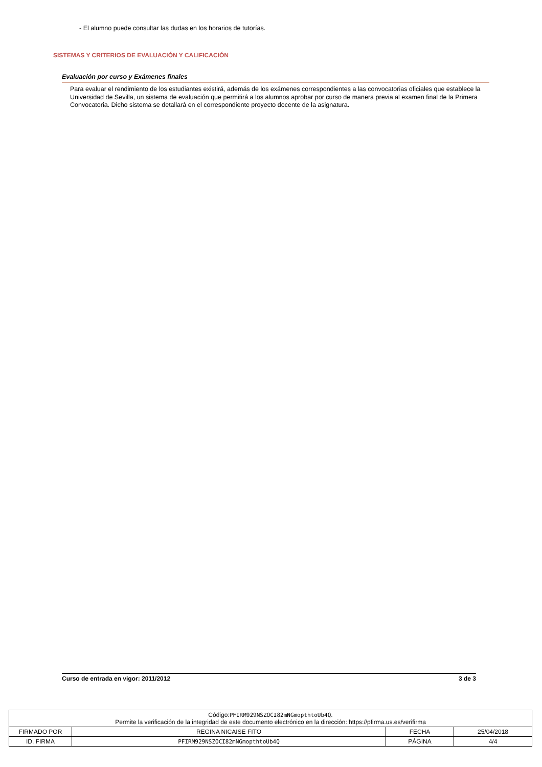- El alumno puede consultar las dudas en los horarios de tutorías.
SISTEMAS Y CRITERIOS DE EVALUACIÓN Y CALIFICACIÓN
Evaluación por curso y Exámenes finales
Para evaluar el rendimiento de los estudiantes existirá, además de los exámenes correspondientes a las convocatorias oficiales que establece la Universidad de Sevilla, un sistema de evaluación que permitirá a los alumnos aprobar por curso de manera previa al examen final de la Primera Convocatoria. Dicho sistema se detallará en el correspondiente proyecto docente de la asignatura.
Curso de entrada en vigor: 2011/2012 3 de 3
| Código: PFIRM929NSZOCI82mNGmopthtoUb4Q . Permite la verificación de la integridad de este documento electrónico en la dirección: https://pfirma.us.es/verifirma | | | |
| FIRMADO POR | REGINA NICAISE FITO | FECHA | 25/04/2018 |
| ID. FIRMA | PFIRM929NSZOCI82mNGmopthtoUb4Q | PÁGINA | 4/4 |